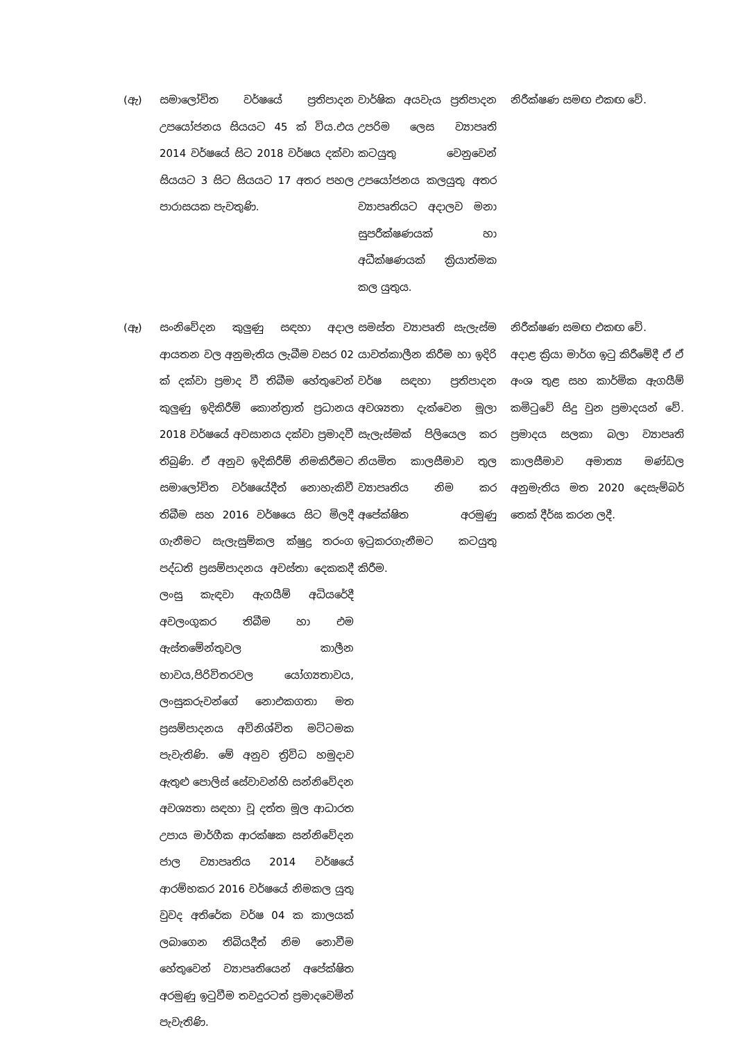| (ඇ) | සමාලෝචිත වර්ෂයේ ප්‍රතිපාදන උපයෝජනය සියයට 45 ක් විය.එය 2014 වර්ෂයේ සිට 2018 වර්ෂය දක්වා සියයට 3 සිට සියයට 17 අතර පහල පාරාසයක පැවතුණි. | වාර්ෂික අයවැය ප්‍රතිපාදන උපරිම ලෙස ව්‍යාපෘති කටයුතු වෙනුවෙන් උපයෝජනය කලයුතු අතර ව්‍යාපෘතියට අදාලව මනා සුපරීක්ෂණයක් හා අධීක්ෂණයක් ක්‍රියාත්මක කල යුතුය. | නිරීක්ෂණ සමඟ එකඟ වේ. |
| (ඈ) | සංනිවේදන කුලුණු සඳහා අදාල ආයතන වල අනුමැතිය ලැබීම වසර 02 ක් දක්වා ප්‍රමාද වී තිබීම හේතුවෙන් කුලුණු ඉදිකිරීම් කොන්ත්‍රාත් ප්‍රධානය 2018 වර්ෂයේ අවසානය දක්වා ප්‍රමාදවී තිබුණි. ඒ අනුව ඉදිකිරීම් නිමකිරීමට සමාලෝචිත වර්ෂයේදීත් නොහැකිවී තිබීම සහ 2016 වර්ෂයෙ සිට මිලදී ගැනීමට සැලැසුම්කල ක්ෂුද්‍ර තරංග පද්ධති ප්‍රසම්පාදනය අවස්තා දෙකකදී ලංසු කැඳවා ඇගයීම් අධියරේදී අවලංගුකර තිබීම හා එම ඇස්තමේන්තුවල කාලීන භාවය,පිරිවිතරවල යෝග්‍යතාවය, ලංසුකරුවන්ගේ නොඑකගතා මත ප්‍රසම්පාදනය අවිනිශ්චිත මට්ටමක පැවැතිණි. මේ අනුව ත්‍රිවිධ හමුදාව ඇතුළු පොලිස් සේවාවන්හි සන්නිවේදන අවශ්‍යතා සඳහා වූ දත්ත මූල ආධාරත උපාය මාර්ගීක ආරක්ෂක සන්නිවේදන ජාල ව්‍යාපෘතිය 2014 වර්ෂයේ ආරම්භකර 2016 වර්ෂයේ නිමකල යුතු වුවද අතිරේක වර්ෂ 04 ක කාලයක් ලබාගෙන තිබියදීත් නිම නොවීම හේතුවෙන් ව්‍යාපෘතියෙන් අපේක්ෂිත අරමුණු ඉටුවීම තවදුරටත් ප්‍රමාදවෙමින් පැවැතිණි. | සමස්ත ව්‍යාපෘති සැලැස්ම යාවත්කාලීන කිරීම හා ඉදිරි වර්ෂ සඳහා ප්‍රතිපාදන අවශ්‍යතා දැක්වෙන මූලා සැලැස්මක් පිලියෙල කර නියමිත කාලසීමාව තුල ව්‍යාපෘතිය නිම කර අපේක්ෂිත අරමුණු ඉටුකරගැනීමට කටයුතු කිරීම. | නිරීක්ෂණ සමඟ එකඟ වේ. අදාළ ක්‍රියා මාර්ග ඉටු කිරීමේදී ඒ ඒ අංශ තුළ සහ කාර්මික ඇගයීම් කමිටුවේ සිදු වුන ප්‍රමාදයන් වේ. ප්‍රමාදය සලකා බලා ව්‍යාපෘති කාලසීමාව අමාත්‍ය මණ්ඩල අනුමැතිය මත 2020 දෙසැම්බර් තෙක් දීර්ඝ කරන ලදී. |